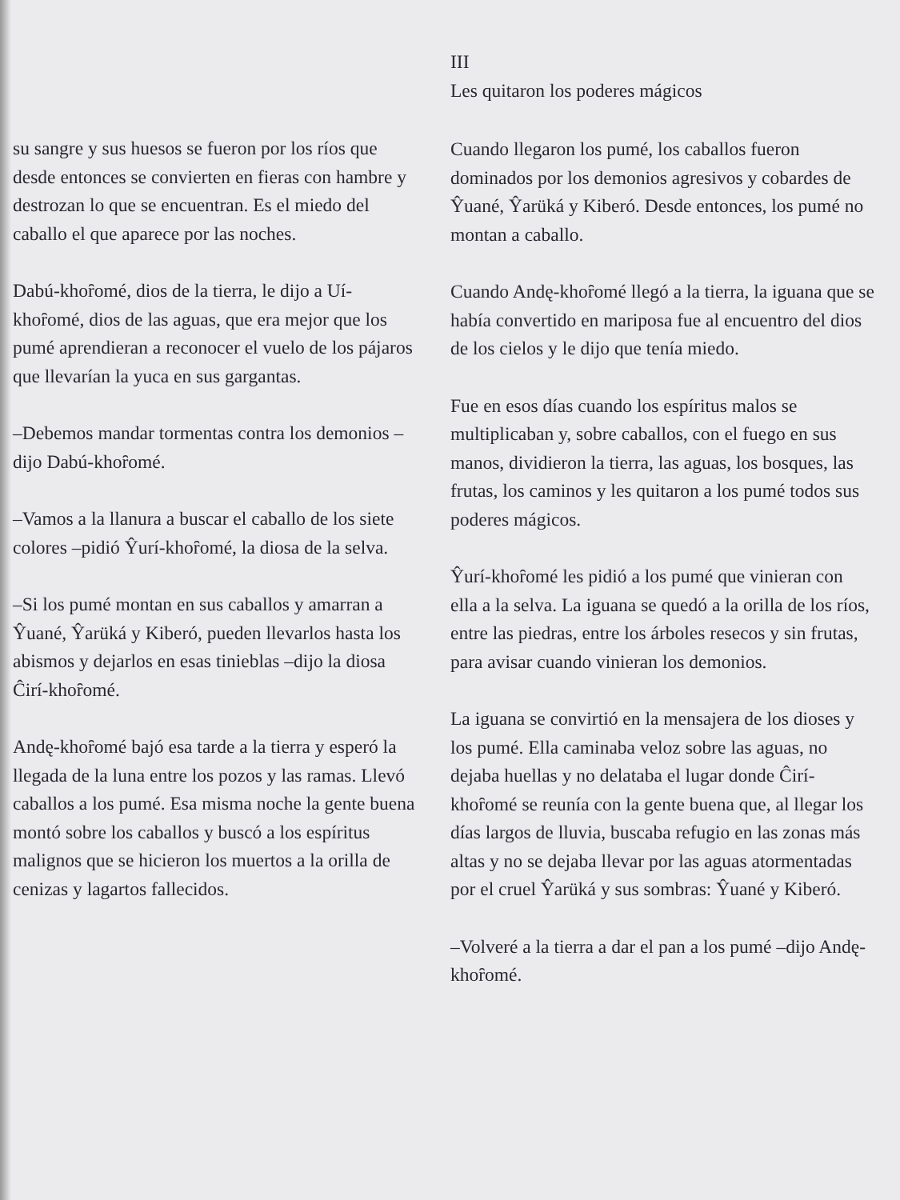su sangre y sus huesos se fueron por los ríos que desde entonces se convierten en fieras con hambre y destrozan lo que se encuentran. Es el miedo del caballo el que aparece por las noches.
Dabú-khoȓomé, dios de la tierra, le dijo a Uí-khoȓomé, dios de las aguas, que era mejor que los pumé aprendieran a reconocer el vuelo de los pájaros que llevarían la yuca en sus gargantas.
–Debemos mandar tormentas contra los demonios –dijo Dabú-khoȓomé.
–Vamos a la llanura a buscar el caballo de los siete colores –pidió Ŷurí-khoȓomé, la diosa de la selva.
–Si los pumé montan en sus caballos y amarran a Ŷuané, Ŷarüká y Kiberó, pueden llevarlos hasta los abismos y dejarlos en esas tinieblas –dijo la diosa Ĉirí-khoȓomé.
Andę-khoȓomé bajó esa tarde a la tierra y esperó la llegada de la luna entre los pozos y las ramas. Llevó caballos a los pumé. Esa misma noche la gente buena montó sobre los caballos y buscó a los espíritus malignos que se hicieron los muertos a la orilla de cenizas y lagartos fallecidos.
III
Les quitaron los poderes mágicos
Cuando llegaron los pumé, los caballos fueron dominados por los demonios agresivos y cobardes de Ŷuané, Ŷarüká y Kiberó. Desde entonces, los pumé no montan a caballo.
Cuando Andę-khoȓomé llegó a la tierra, la iguana que se había convertido en mariposa fue al encuentro del dios de los cielos y le dijo que tenía miedo.
Fue en esos días cuando los espíritus malos se multiplicaban y, sobre caballos, con el fuego en sus manos, dividieron la tierra, las aguas, los bosques, las frutas, los caminos y les quitaron a los pumé todos sus poderes mágicos.
Ŷurí-khoȓomé les pidió a los pumé que vinieran con ella a la selva. La iguana se quedó a la orilla de los ríos, entre las piedras, entre los árboles resecos y sin frutas, para avisar cuando vinieran los demonios.
La iguana se convirtió en la mensajera de los dioses y los pumé. Ella caminaba veloz sobre las aguas, no dejaba huellas y no delataba el lugar donde Ĉirí-khoȓomé se reunía con la gente buena que, al llegar los días largos de lluvia, buscaba refugio en las zonas más altas y no se dejaba llevar por las aguas atormentadas por el cruel Ŷarüká y sus sombras: Ŷuané y Kiberó.
–Volveré a la tierra a dar el pan a los pumé –dijo Andę-khoȓomé.